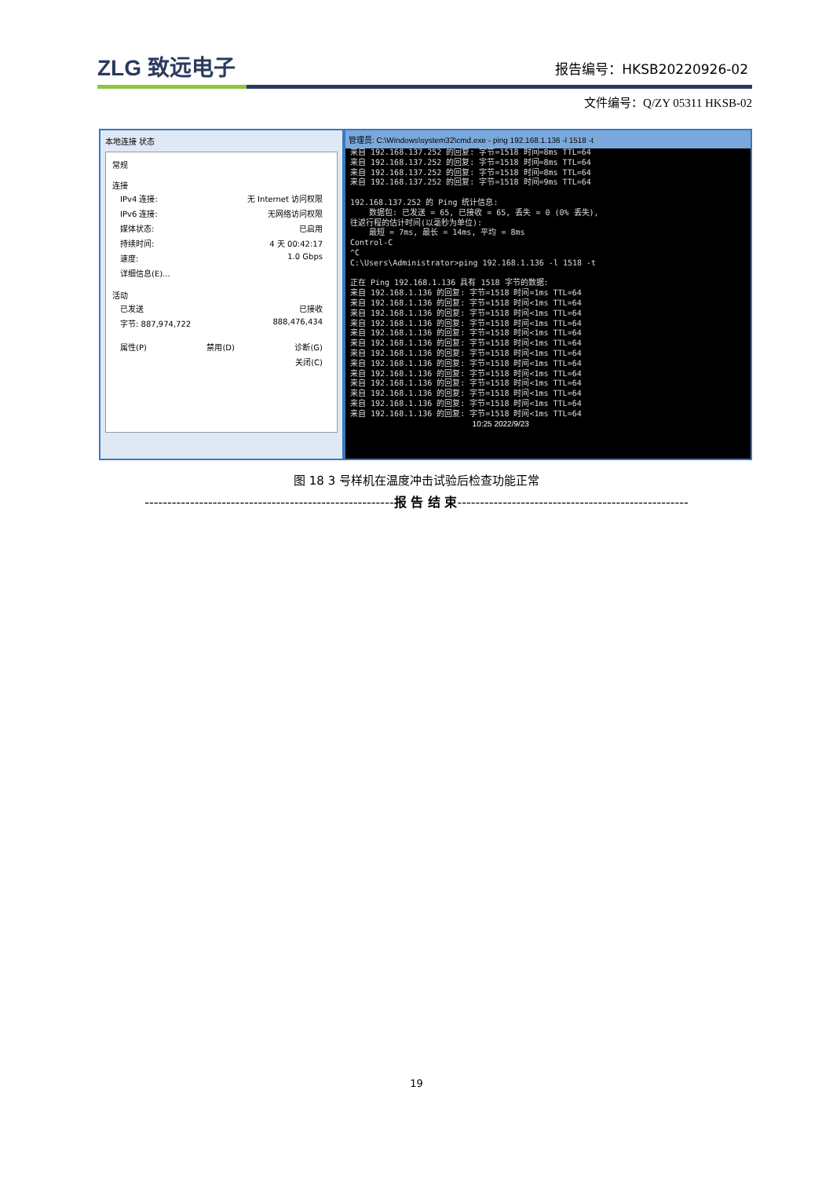ZLG 致远电子
报告编号：HKSB20220926-02
文件编号：Q/ZY 05311 HKSB-02
本地连接 状态
常规
连接
IPv4 连接: 无 Internet 访问权限
IPv6 连接: 无网络访问权限
媒体状态: 已启用
持续时间: 4 天 00:42:17
速度: 1.0 Gbps
详细信息(E)...
活动
已发送 已接收
字节: 887,974,722 888,476,434
属性(P) 禁用(D) 诊断(G)
关闭(C)
管理员: C:\Windows\system32\cmd.exe - ping 192.168.1.136 -l 1518 -t
来自 192.168.137.252 的回复: 字节=1518 时间=8ms TTL=64 来自 192.168.137.252 的回复: 字节=1518 时间=8ms TTL=64 来自 192.168.137.252 的回复: 字节=1518 时间=8ms TTL=64 来自 192.168.137.252 的回复: 字节=1518 时间=9ms TTL=64 192.168.137.252 的 Ping 统计信息: 数据包: 已发送 = 65, 已接收 = 65, 丢失 = 0 (0% 丢失), 往返行程的估计时间(以毫秒为单位): 最短 = 7ms, 最长 = 14ms, 平均 = 8ms Control-C ^C C:\Users\Administrator>ping 192.168.1.136 -l 1518 -t 正在 Ping 192.168.1.136 具有 1518 字节的数据: 来自 192.168.1.136 的回复: 字节=1518 时间=1ms TTL=64 来自 192.168.1.136 的回复: 字节=1518 时间<1ms TTL=64 来自 192.168.1.136 的回复: 字节=1518 时间<1ms TTL=64 来自 192.168.1.136 的回复: 字节=1518 时间<1ms TTL=64 来自 192.168.1.136 的回复: 字节=1518 时间<1ms TTL=64 来自 192.168.1.136 的回复: 字节=1518 时间<1ms TTL=64 来自 192.168.1.136 的回复: 字节=1518 时间<1ms TTL=64 来自 192.168.1.136 的回复: 字节=1518 时间<1ms TTL=64 来自 192.168.1.136 的回复: 字节=1518 时间<1ms TTL=64 来自 192.168.1.136 的回复: 字节=1518 时间<1ms TTL=64 来自 192.168.1.136 的回复: 字节=1518 时间<1ms TTL=64 来自 192.168.1.136 的回复: 字节=1518 时间<1ms TTL=64 来自 192.168.1.136 的回复: 字节=1518 时间<1ms TTL=64 10:25 2022/9/23
图 18 3 号样机在温度冲击试验后检查功能正常
-------------------------------------------------------报 告 结 束---------------------------------------------------
19